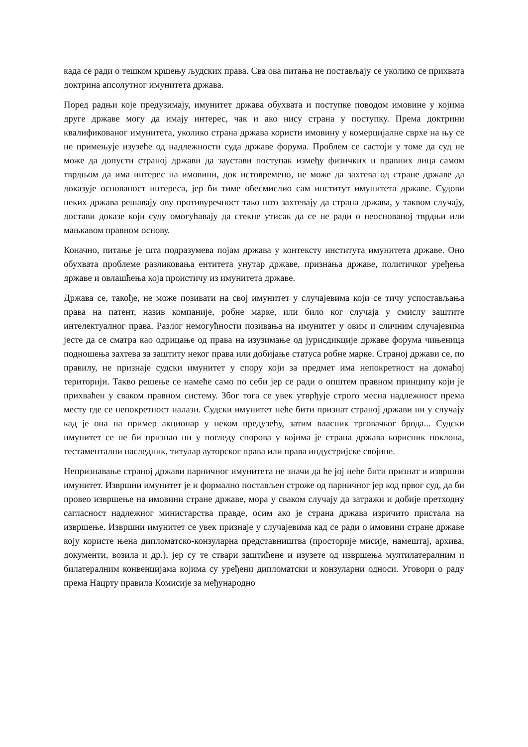када се ради о тешком кршењу људских права. Сва ова питања не постављају се уколико се прихвата доктрина апсолутног имунитета држава.
Поред радњи које предузимају, имунитет држава обухвата и поступке поводом имовине у којима друге државе могу да имају интерес, чак и ако нису страна у поступку. Према доктрини квалификованог имунитета, уколико страна држава користи имовину у комерцијалне сврхе на њу се не примењује изузеће од надлежности суда државе форума. Проблем се састоји у томе да суд не може да допусти страној држави да заустави поступак између физичких и правних лица самом тврдњом да има интерес на имовини, док истовремено, не може да захтева од стране државе да доказује основаност интереса, јер би тиме обесмислио сам институт имунитета државе. Судови неких држава решавају ову противуречност тако што захтевају да страна држава, у таквом случају, достави доказе који суду омогућавају да стекне утисак да се не ради о неоснованој тврдњи или мањкавом правном основу.
Коначно, питање је шта подразумева појам држава у контексту института имунитета државе. Оно обухвата проблеме разликовања ентитета унутар државе, признања државе, политичког уређења државе и овлашћења која проистичу из имунитета државе.
Држава се, такође, не може позивати на свој имунитет у случајевима који се тичу успостављања права на патент, назив компаније, робне марке, или било ког случаја у смислу заштите интелектуалног права. Разлог немогућности позивања на имунитет у овим и сличним случајевима јесте да се сматра као одрицање од права на изузимање од јурисдикције државе форума чињеница подношења захтева за заштиту неког права или добијање статуса робне марке. Страној држави се, по правилу, не признаје судски имунитет у спору који за предмет има непокретност на домаћој територији. Такво решење се намеће само по себи јер се ради о општем правном принципу који је прихваћен у сваком правном систему. Због тога се увек утврђује строго месна надлежност према месту где се непокретност налази. Судски имунитет неће бити признат страној држави ни у случају кад је она на пример акционар у неком предузећу, затим власник трговачког брода... Судски имунитет се не би признао ни у погледу спорова у којима је страна држава корисник поклона, тестаментални наследник, титулар ауторског права или права индустријске својине.
Непризнавање страној држави парничног имунитета не значи да ће јој неће бити признат и извршни имунитет. Извршни имунитет је и формално постављен строже од парничног јер код првог суд, да би провео извршење на имовини стране државе, мора у сваком случају да затражи и добије претходну сагласност надлежног министарства правде, осим ако је страна држава изричито пристала на извршење. Извршни имунитет се увек признаје у случајевима кад се ради о имовини стране државе коју користе њена дипломатско-конзуларна представништва (просторије мисије, намештај, архива, документи, возила и др.), јер су те ствари заштићене и изузете од извршења мултилатералним и билатералним конвенцијама којима су уређени дипломатски и конзуларни односи. Уговори о раду према Нацрту правила Комисије за међународно